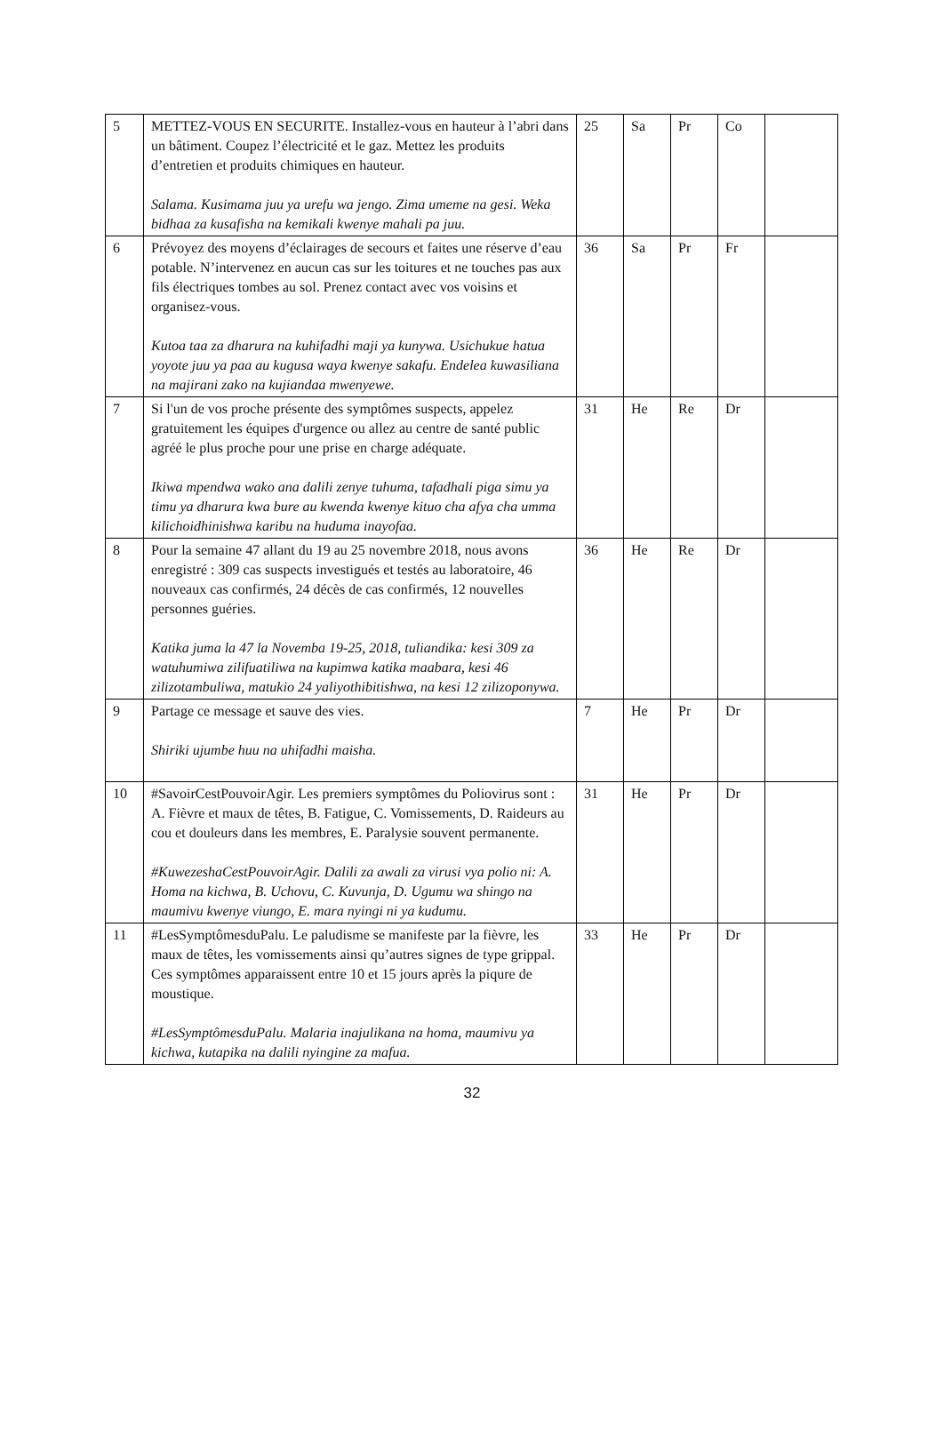| 5 | METTEZ-VOUS EN SECURITE. Installez-vous en hauteur à l’abri dans un bâtiment. Coupez l’électricité et le gaz. Mettez les produits d’entretien et produits chimiques en hauteur. Salama. Kusimama juu ya urefu wa jengo. Zima umeme na gesi. Weka bidhaa za kusafisha na kemikali kwenye mahali pa juu. | 25 | Sa | Pr | Co | |
| 6 | Prévoyez des moyens d’éclairages de secours et faites une réserve d’eau potable. N’intervenez en aucun cas sur les toitures et ne touches pas aux fils électriques tombes au sol. Prenez contact avec vos voisins et organisez-vous. Kutoa taa za dharura na kuhifadhi maji ya kunywa. Usichukue hatua yoyote juu ya paa au kugusa waya kwenye sakafu. Endelea kuwasiliana na majirani zako na kujiandaa mwenyewe. | 36 | Sa | Pr | Fr | |
| 7 | Si l'un de vos proche présente des symptômes suspects, appelez gratuitement les équipes d'urgence ou allez au centre de santé public agréé le plus proche pour une prise en charge adéquate. Ikiwa mpendwa wako ana dalili zenye tuhuma, tafadhali piga simu ya timu ya dharura kwa bure au kwenda kwenye kituo cha afya cha umma kilichoidhinishwa karibu na huduma inayofaa. | 31 | He | Re | Dr | |
| 8 | Pour la semaine 47 allant du 19 au 25 novembre 2018, nous avons enregistré : 309 cas suspects investigués et testés au laboratoire, 46 nouveaux cas confirmés, 24 décès de cas confirmés, 12 nouvelles personnes guéries. Katika juma la 47 la Novemba 19-25, 2018, tuliandika: kesi 309 za watuhumiwa zilifuatiliwa na kupimwa katika maabara, kesi 46 zilizotambuliwa, matukio 24 yaliyothibitishwa, na kesi 12 zilizoponywa. | 36 | He | Re | Dr | |
| 9 | Partage ce message et sauve des vies. Shiriki ujumbe huu na uhifadhi maisha. | 7 | He | Pr | Dr | |
| 10 | #SavoirCestPouvoirAgir. Les premiers symptômes du Poliovirus sont : A. Fièvre et maux de têtes, B. Fatigue, C. Vomissements, D. Raideurs au cou et douleurs dans les membres, E. Paralysie souvent permanente. #KuwezeshaCestPouvoirAgir. Dalili za awali za virusi vya polio ni: A. Homa na kichwa, B. Uchovu, C. Kuvunja, D. Ugumu wa shingo na maumivu kwenye viungo, E. mara nyingi ni ya kudumu. | 31 | He | Pr | Dr | |
| 11 | #LesSymptômesduPalu. Le paludisme se manifeste par la fièvre, les maux de têtes, les vomissements ainsi qu’autres signes de type grippal. Ces symptômes apparaissent entre 10 et 15 jours après la piqure de moustique. #LesSymptômesduPalu. Malaria inajulikana na homa, maumivu ya kichwa, kutapika na dalili nyingine za mafua. | 33 | He | Pr | Dr | |
32